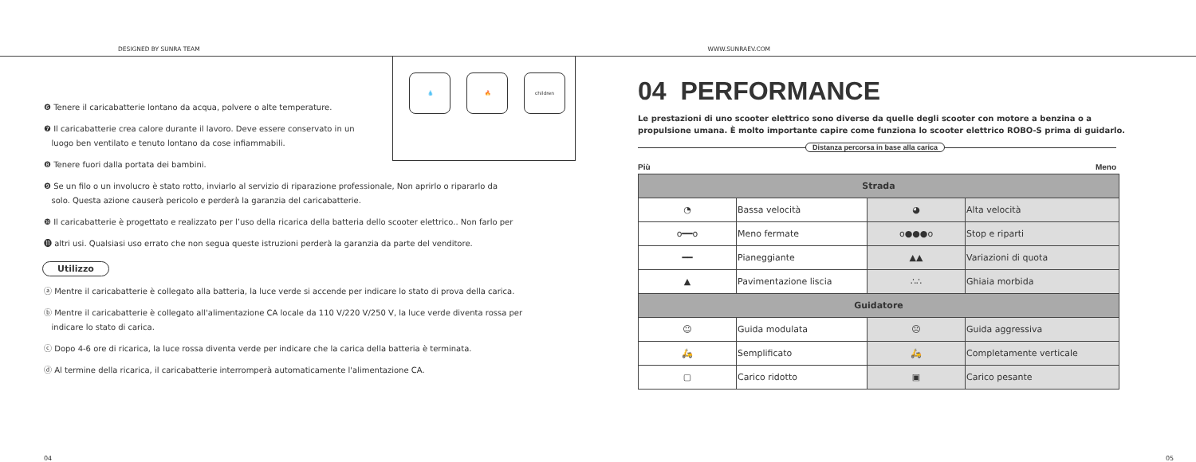DESIGNED BY SUNRA TEAM WWW.SUNRAEV.COM
💧 🔥 children
❻ Tenere il caricabatterie lontano da acqua, polvere o alte temperature.
❼ Il caricabatterie crea calore durante il lavoro. Deve essere conservato in un
luogo ben ventilato e tenuto lontano da cose infiammabili.
❽ Tenere fuori dalla portata dei bambini.
❾ Se un filo o un involucro è stato rotto, inviarlo al servizio di riparazione professionale, Non aprirlo o ripararlo da
solo. Questa azione causerà pericolo e perderà la garanzia del caricabatterie.
❿ Il caricabatterie è progettato e realizzato per l’uso della ricarica della batteria dello scooter elettrico.. Non farlo per
⓫ altri usi. Qualsiasi uso errato che non segua queste istruzioni perderà la garanzia da parte del venditore.
Utilizzo
ⓐ Mentre il caricabatterie è collegato alla batteria, la luce verde si accende per indicare lo stato di prova della carica.
ⓑ Mentre il caricabatterie è collegato all'alimentazione CA locale da 110 V/220 V/250 V, la luce verde diventa rossa per
indicare lo stato di carica.
ⓒ Dopo 4-6 ore di ricarica, la luce rossa diventa verde per indicare che la carica della batteria è terminata.
ⓓ Al termine della ricarica, il caricabatterie interromperà automaticamente l'alimentazione CA.
04
04 PERFORMANCE
Le prestazioni di uno scooter elettrico sono diverse da quelle degli scooter con motore a benzina o a propulsione umana. È molto importante capire come funziona lo scooter elettrico ROBO-S prima di guidarlo.
Distanza percorsa in base alla carica
Più Meno
| Strada | | | |
| --- | --- | --- | --- |
| ◔ | Bassa velocità | ◕ | Alta velocità |
| o━━o | Meno fermate | o●●●o | Stop e riparti |
| ━━ | Pianeggiante | ▲▲ | Variazioni di quota |
| ▲ | Pavimentazione liscia | ∴∴ | Ghiaia morbida |
| Guidatore | | | |
| ☺ | Guida modulata | ☹ | Guida aggressiva |
| 🛵 | Semplificato | 🛵 | Completamente verticale |
| ▢ | Carico ridotto | ▣ | Carico pesante |
05